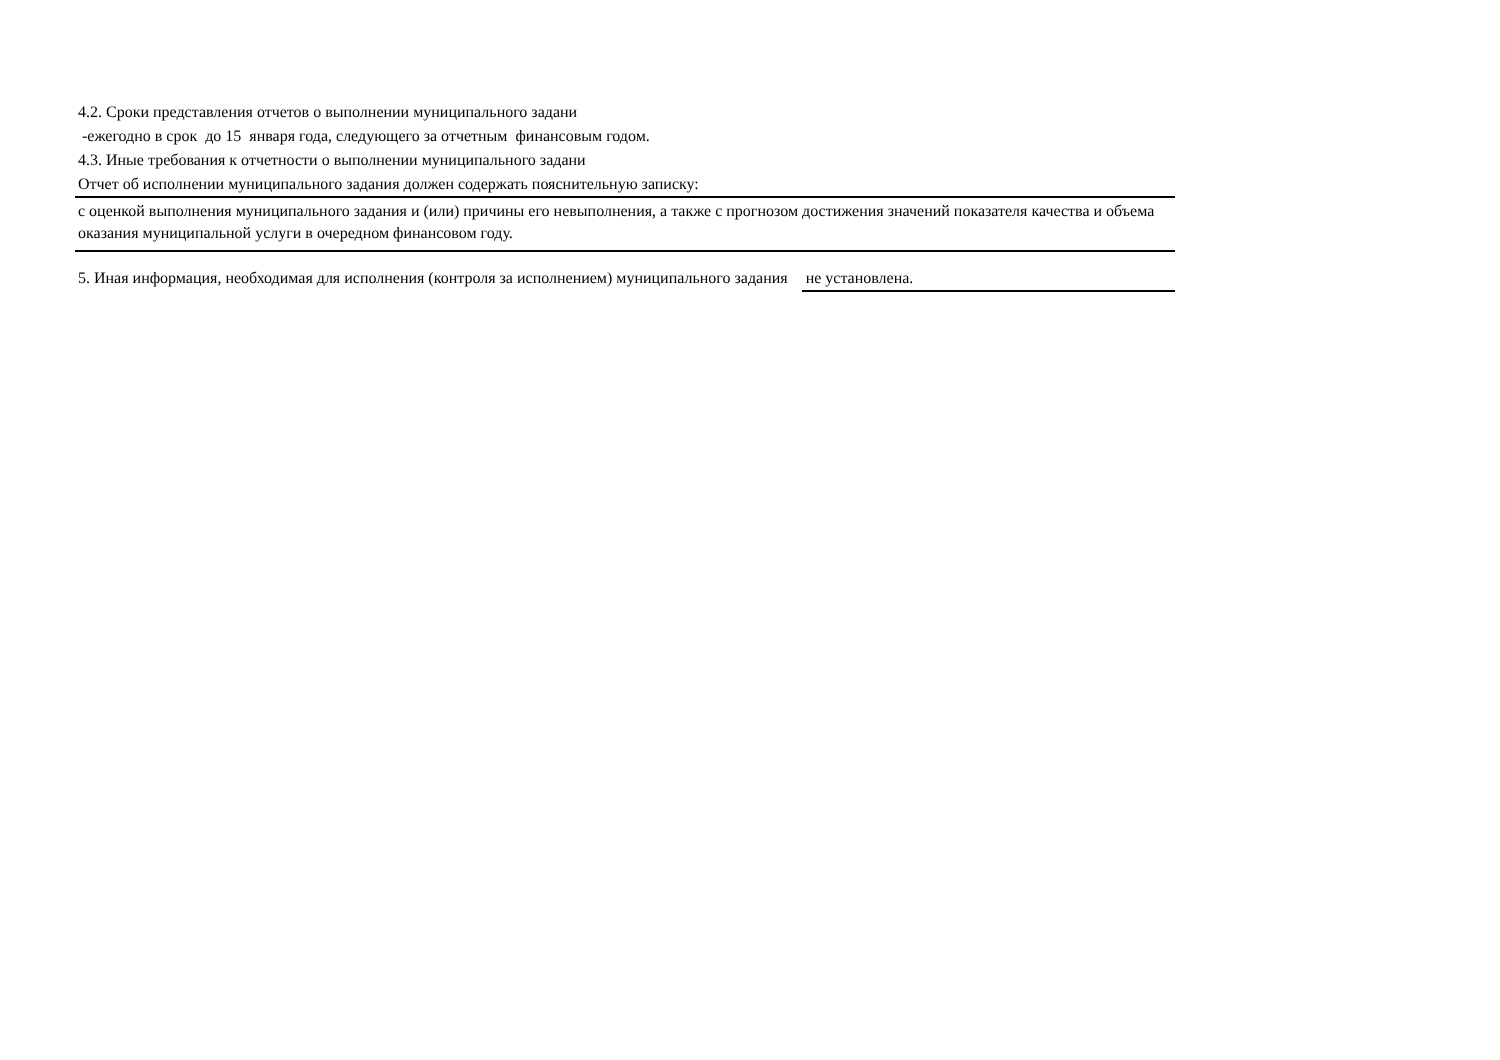4.2. Сроки представления отчетов о выполнении муниципального задани
-ежегодно в срок до 15 января года, следующего за отчетным финансовым годом.
4.3. Иные требования к отчетности о выполнении муниципального задани
Отчет об исполнении муниципального задания должен содержать пояснительную записку:
с оценкой выполнения муниципального задания и (или) причины его невыполнения, а также с прогнозом достижения значений показателя качества и объема оказания муниципальной услуги в очередном финансовом году.
5. Иная информация, необходимая для исполнения (контроля за исполнением) муниципального задания не установлена.